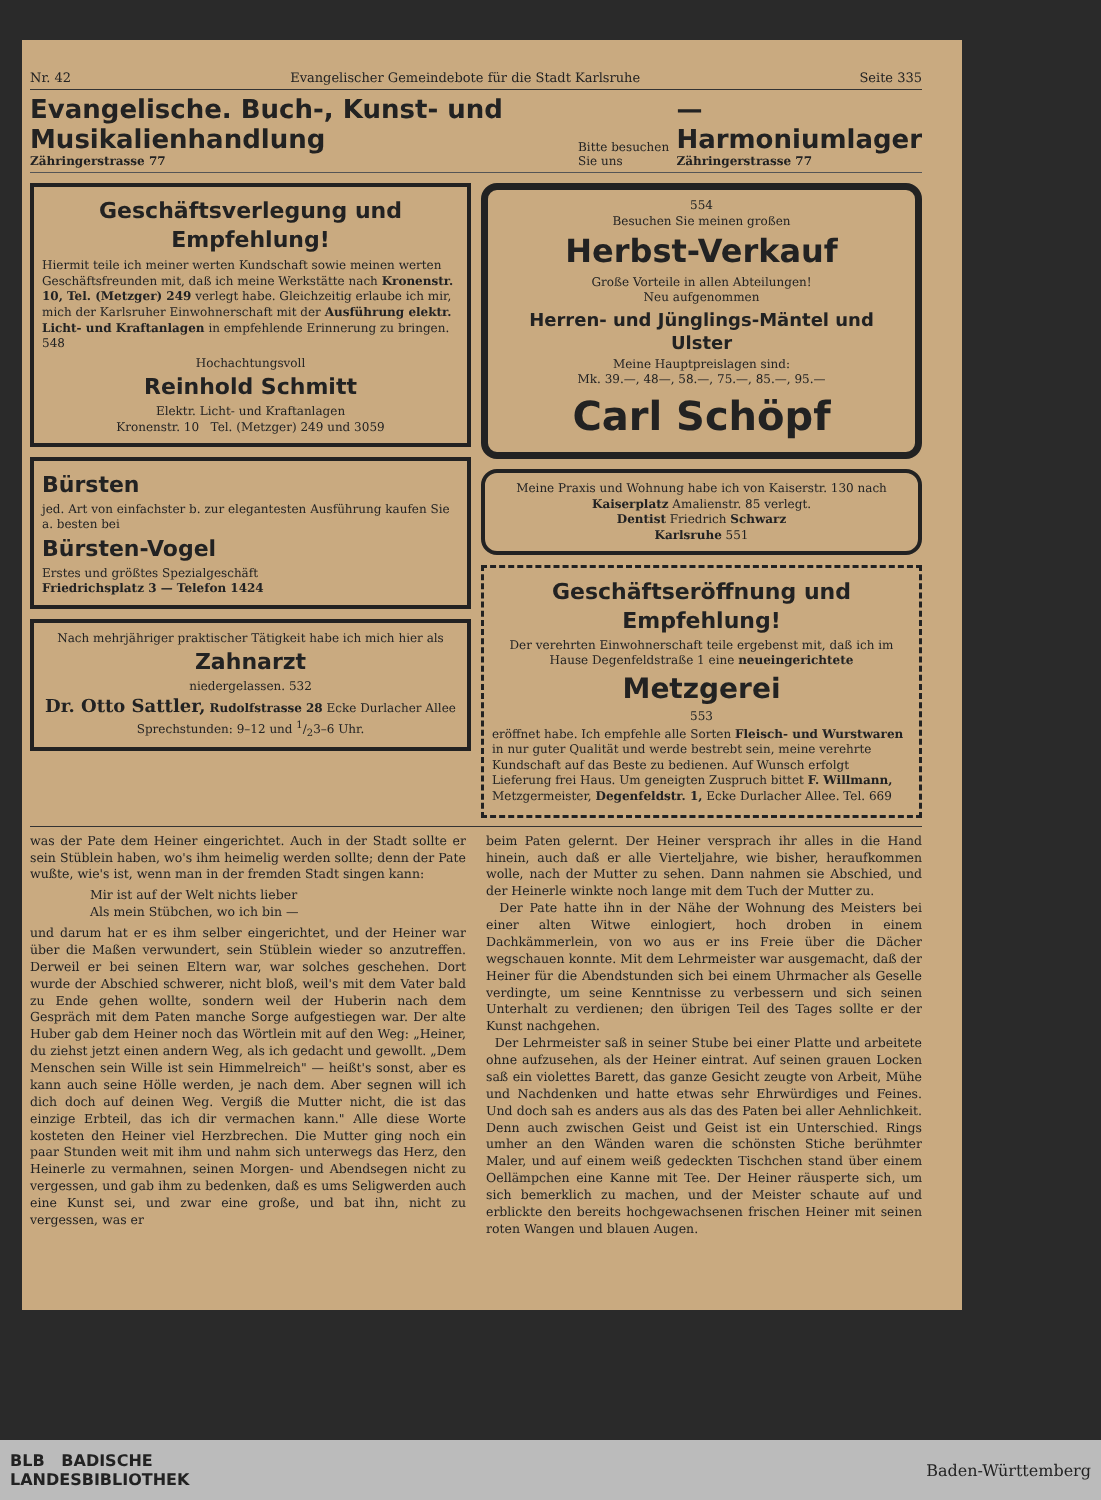Nr. 42 Evangelischer Gemeindebote für die Stadt Karlsruhe Seite 335
Evangelische. Buch-, Kunst- und Musikalienhandlung
Zähringerstrasse 77
Bitte besuchen Sie uns
— Harmoniumlager
Zähringerstrasse 77
Geschäftsverlegung und Empfehlung!
Hiermit teile ich meiner werten Kundschaft sowie meinen werten Geschäftsfreunden mit, daß ich meine Werkstätte nach Kronenstr. 10, Tel. (Metzger) 249 verlegt habe. Gleichzeitig erlaube ich mir, mich der Karlsruher Einwohnerschaft mit der Ausführung elektr. Licht- und Kraftanlagen in empfehlende Erinnerung zu bringen. 548
Hochachtungsvoll
Reinhold Schmitt
Elektr. Licht- und Kraftanlagen
Kronenstr. 10 Tel. (Metzger) 249 und 3059
Bürsten
jed. Art von einfachster b. zur elegantesten Ausführung kaufen Sie a. besten bei
Bürsten-Vogel
Erstes und größtes Spezialgeschäft
Friedrichsplatz 3 — Telefon 1424
Nach mehrjähriger praktischer Tätigkeit habe ich mich hier als
Zahnarzt
niedergelassen. 532
Dr. Otto Sattler, Rudolfstrasse 28 Ecke Durlacher Allee
Sprechstunden: 9–12 und 1/23–6 Uhr.
554
Besuchen Sie meinen großen
Herbst-Verkauf
Große Vorteile in allen Abteilungen!
Neu aufgenommen
Herren- und Jünglings-Mäntel und Ulster
Meine Hauptpreislagen sind:
Mk. 39.—, 48—, 58.—, 75.—, 85.—, 95.—
Carl Schöpf
Meine Praxis und Wohnung habe ich von Kaiserstr. 130 nach
Kaiserplatz Amalienstr. 85 verlegt.
Dentist Friedrich Schwarz
Karlsruhe 551
Geschäftseröffnung und Empfehlung!
Der verehrten Einwohnerschaft teile ergebenst mit, daß ich im Hause Degenfeldstraße 1 eine neueingerichtete
Metzgerei
553
eröffnet habe. Ich empfehle alle Sorten Fleisch- und Wurstwaren in nur guter Qualität und werde bestrebt sein, meine verehrte Kundschaft auf das Beste zu bedienen. Auf Wunsch erfolgt Lieferung frei Haus. Um geneigten Zuspruch bittet F. Willmann, Metzgermeister, Degenfeldstr. 1, Ecke Durlacher Allee. Tel. 669
was der Pate dem Heiner eingerichtet. Auch in der Stadt sollte er sein Stüblein haben, wo's ihm heimelig werden sollte; denn der Pate wußte, wie's ist, wenn man in der fremden Stadt singen kann:
Mir ist auf der Welt nichts lieber
Als mein Stübchen, wo ich bin —
und darum hat er es ihm selber eingerichtet, und der Heiner war über die Maßen verwundert, sein Stüblein wieder so anzutreffen. Derweil er bei seinen Eltern war, war solches geschehen. Dort wurde der Abschied schwerer, nicht bloß, weil's mit dem Vater bald zu Ende gehen wollte, sondern weil der Huberin nach dem Gespräch mit dem Paten manche Sorge aufgestiegen war. Der alte Huber gab dem Heiner noch das Wörtlein mit auf den Weg: „Heiner, du ziehst jetzt einen andern Weg, als ich gedacht und gewollt. „Dem Menschen sein Wille ist sein Himmelreich" — heißt's sonst, aber es kann auch seine Hölle werden, je nach dem. Aber segnen will ich dich doch auf deinen Weg. Vergiß die Mutter nicht, die ist das einzige Erbteil, das ich dir vermachen kann." Alle diese Worte kosteten den Heiner viel Herzbrechen. Die Mutter ging noch ein paar Stunden weit mit ihm und nahm sich unterwegs das Herz, den Heinerle zu vermahnen, seinen Morgen- und Abendsegen nicht zu vergessen, und gab ihm zu bedenken, daß es ums Seligwerden auch eine Kunst sei, und zwar eine große, und bat ihn, nicht zu vergessen, was er
beim Paten gelernt. Der Heiner versprach ihr alles in die Hand hinein, auch daß er alle Vierteljahre, wie bisher, heraufkommen wolle, nach der Mutter zu sehen. Dann nahmen sie Abschied, und der Heinerle winkte noch lange mit dem Tuch der Mutter zu.
Der Pate hatte ihn in der Nähe der Wohnung des Meisters bei einer alten Witwe einlogiert, hoch droben in einem Dachkämmerlein, von wo aus er ins Freie über die Dächer wegschauen konnte. Mit dem Lehrmeister war ausgemacht, daß der Heiner für die Abendstunden sich bei einem Uhrmacher als Geselle verdingte, um seine Kenntnisse zu verbessern und sich seinen Unterhalt zu verdienen; den übrigen Teil des Tages sollte er der Kunst nachgehen.
Der Lehrmeister saß in seiner Stube bei einer Platte und arbeitete ohne aufzusehen, als der Heiner eintrat. Auf seinen grauen Locken saß ein violettes Barett, das ganze Gesicht zeugte von Arbeit, Mühe und Nachdenken und hatte etwas sehr Ehrwürdiges und Feines. Und doch sah es anders aus als das des Paten bei aller Aehnlichkeit. Denn auch zwischen Geist und Geist ist ein Unterschied. Rings umher an den Wänden waren die schönsten Stiche berühmter Maler, und auf einem weiß gedeckten Tischchen stand über einem Oellämpchen eine Kanne mit Tee. Der Heiner räusperte sich, um sich bemerklich zu machen, und der Meister schaute auf und erblickte den bereits hochgewachsenen frischen Heiner mit seinen roten Wangen und blauen Augen.
BLB BADISCHE
LANDESBIBLIOTHEK Baden-Württemberg